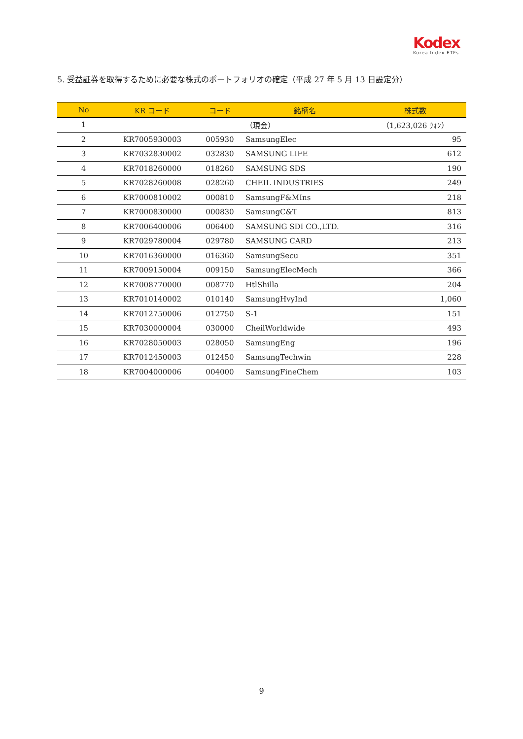Kodex
Korea Index ETFs
5. 受益証券を取得するために必要な株式のポートフォリオの確定（平成 27 年 5 月 13 日設定分）
| No | KR コード | コード | 銘柄名 | 株式数 |
| --- | --- | --- | --- | --- |
| 1 | | | （現金） | （1,623,026 ｳｫﾝ） |
| 2 | KR7005930003 | 005930 | SamsungElec | 95 |
| 3 | KR7032830002 | 032830 | SAMSUNG LIFE | 612 |
| 4 | KR7018260000 | 018260 | SAMSUNG SDS | 190 |
| 5 | KR7028260008 | 028260 | CHEIL INDUSTRIES | 249 |
| 6 | KR7000810002 | 000810 | SamsungF&MIns | 218 |
| 7 | KR7000830000 | 000830 | SamsungC&T | 813 |
| 8 | KR7006400006 | 006400 | SAMSUNG SDI CO.,LTD. | 316 |
| 9 | KR7029780004 | 029780 | SAMSUNG CARD | 213 |
| 10 | KR7016360000 | 016360 | SamsungSecu | 351 |
| 11 | KR7009150004 | 009150 | SamsungElecMech | 366 |
| 12 | KR7008770000 | 008770 | HtlShilla | 204 |
| 13 | KR7010140002 | 010140 | SamsungHvyInd | 1,060 |
| 14 | KR7012750006 | 012750 | S-1 | 151 |
| 15 | KR7030000004 | 030000 | CheilWorldwide | 493 |
| 16 | KR7028050003 | 028050 | SamsungEng | 196 |
| 17 | KR7012450003 | 012450 | SamsungTechwin | 228 |
| 18 | KR7004000006 | 004000 | SamsungFineChem | 103 |
9